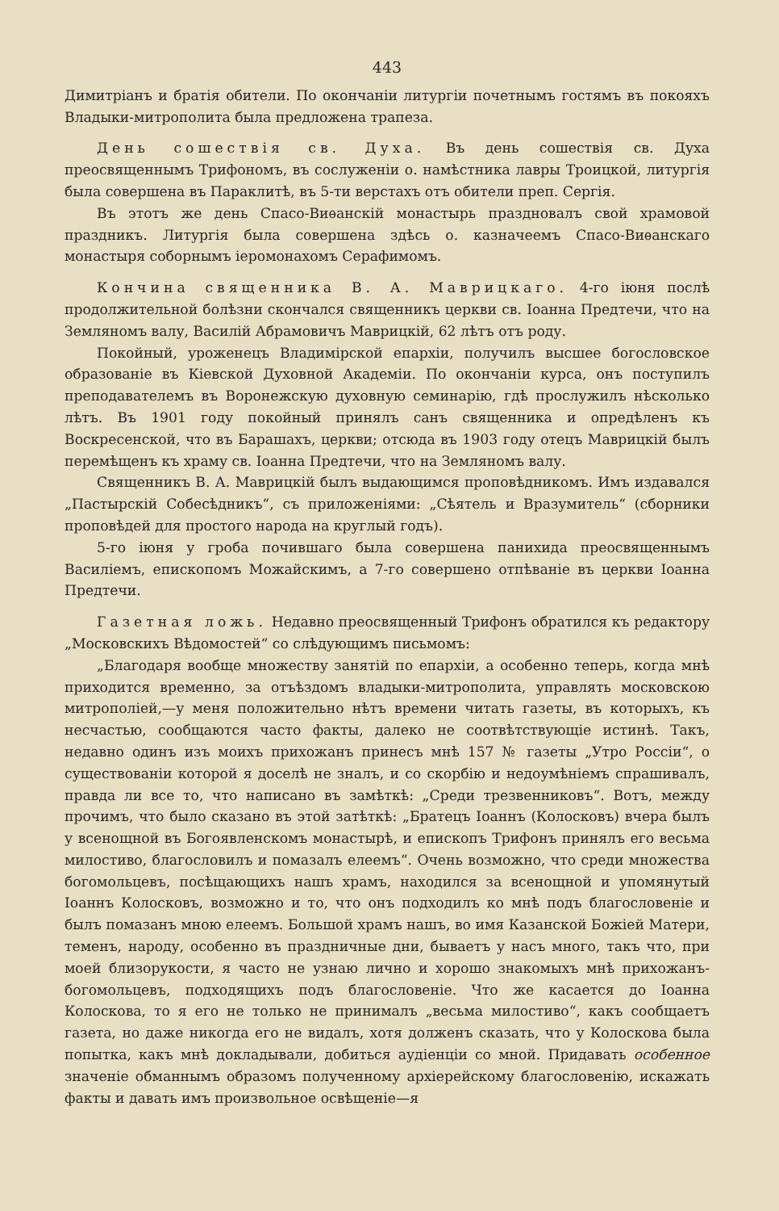443
Димитріанъ и братія обители. По окончаніи литургіи почетнымъ гостямъ въ покояхъ Владыки-митрополита была предложена трапеза.
День сошествія св. Духа. Въ день сошествія св. Духа преосвященнымъ Трифономъ, въ сослуженіи о. намѣстника лавры Троицкой, литургія была совершена въ Параклитѣ, въ 5-ти верстахъ отъ обители преп. Сергія.
Въ этотъ же день Спасо-Виѳанскій монастырь праздновалъ свой храмовой праздникъ. Литургія была совершена здѣсь о. казначеемъ Спасо-Виѳанскаго монастыря соборнымъ іеромонахомъ Серафимомъ.
Кончина священника В. А. Маврицкаго. 4-го іюня послѣ продолжительной болѣзни скончался священникъ церкви св. Іоанна Предтечи, что на Земляномъ валу, Василій Абрамовичъ Маврицкій, 62 лѣтъ отъ роду.
Покойный, уроженецъ Владимірской епархіи, получилъ высшее богословское образованіе въ Кіевской Духовной Академіи. По окончаніи курса, онъ поступилъ преподавателемъ въ Воронежскую духовную семинарію, гдѣ прослужилъ нѣсколько лѣтъ. Въ 1901 году покойный принялъ санъ священника и опредѣленъ къ Воскресенской, что въ Барашахъ, церкви; отсюда въ 1903 году отецъ Маврицкій былъ перемѣщенъ къ храму св. Іоанна Предтечи, что на Земляномъ валу.
Священникъ В. А. Маврицкій былъ выдающимся проповѣдникомъ. Имъ издавался „Пастырскій Собесѣдникъ“, съ приложеніями: „Сѣятель и Вразумитель“ (сборники проповѣдей для простого народа на круглый годъ).
5-го іюня у гроба почившаго была совершена панихида преосвященнымъ Василіемъ, епископомъ Можайскимъ, а 7-го совершено отпѣваніе въ церкви Іоанна Предтечи.
Газетная ложь. Недавно преосвященный Трифонъ обратился къ редактору „Московскихъ Вѣдомостей“ со слѣдующимъ письмомъ:
„Благодаря вообще множеству занятій по епархіи, а особенно теперь, когда мнѣ приходится временно, за отъѣздомъ владыки-митрополита, управлять московскою митрополіей,—у меня положительно нѣтъ времени читать газеты, въ которыхъ, къ несчастью, сообщаются часто факты, далеко не соотвѣтствующіе истинѣ. Такъ, недавно одинъ изъ моихъ прихожанъ принесъ мнѣ 157 № газеты „Утро Россіи“, о существованіи которой я доселѣ не зналъ, и со скорбію и недоумѣніемъ спрашивалъ, правда ли все то, что написано въ замѣткѣ: „Среди трезвенниковъ“. Вотъ, между прочимъ, что было сказано въ этой затѣткѣ: „Братецъ Іоаннъ (Колосковъ) вчера былъ у всенощной въ Богоявленскомъ монастырѣ, и епископъ Трифонъ принялъ его весьма милостиво, благословилъ и помазалъ елеемъ“. Очень возможно, что среди множества богомольцевъ, посѣщающихъ нашъ храмъ, находился за всенощной и упомянутый Іоаннъ Колосковъ, возможно и то, что онъ подходилъ ко мнѣ подъ благословеніе и былъ помазанъ мною елеемъ. Большой храмъ нашъ, во имя Казанской Божіей Матери, теменъ, народу, особенно въ праздничные дни, бываетъ у насъ много, такъ что, при моей близорукости, я часто не узнаю лично и хорошо знакомыхъ мнѣ прихожанъ-богомольцевъ, подходящихъ подъ благословеніе. Что же касается до Іоанна Колоскова, то я его не только не принималъ „весьма милостиво“, какъ сообщаетъ газета, но даже никогда его не видалъ, хотя долженъ сказать, что у Колоскова была попытка, какъ мнѣ докладывали, добиться аудіенціи со мной. Придавать особенное значеніе обманнымъ образомъ полученному архіерейскому благословенію, искажать факты и давать имъ произвольное освѣщеніе—я